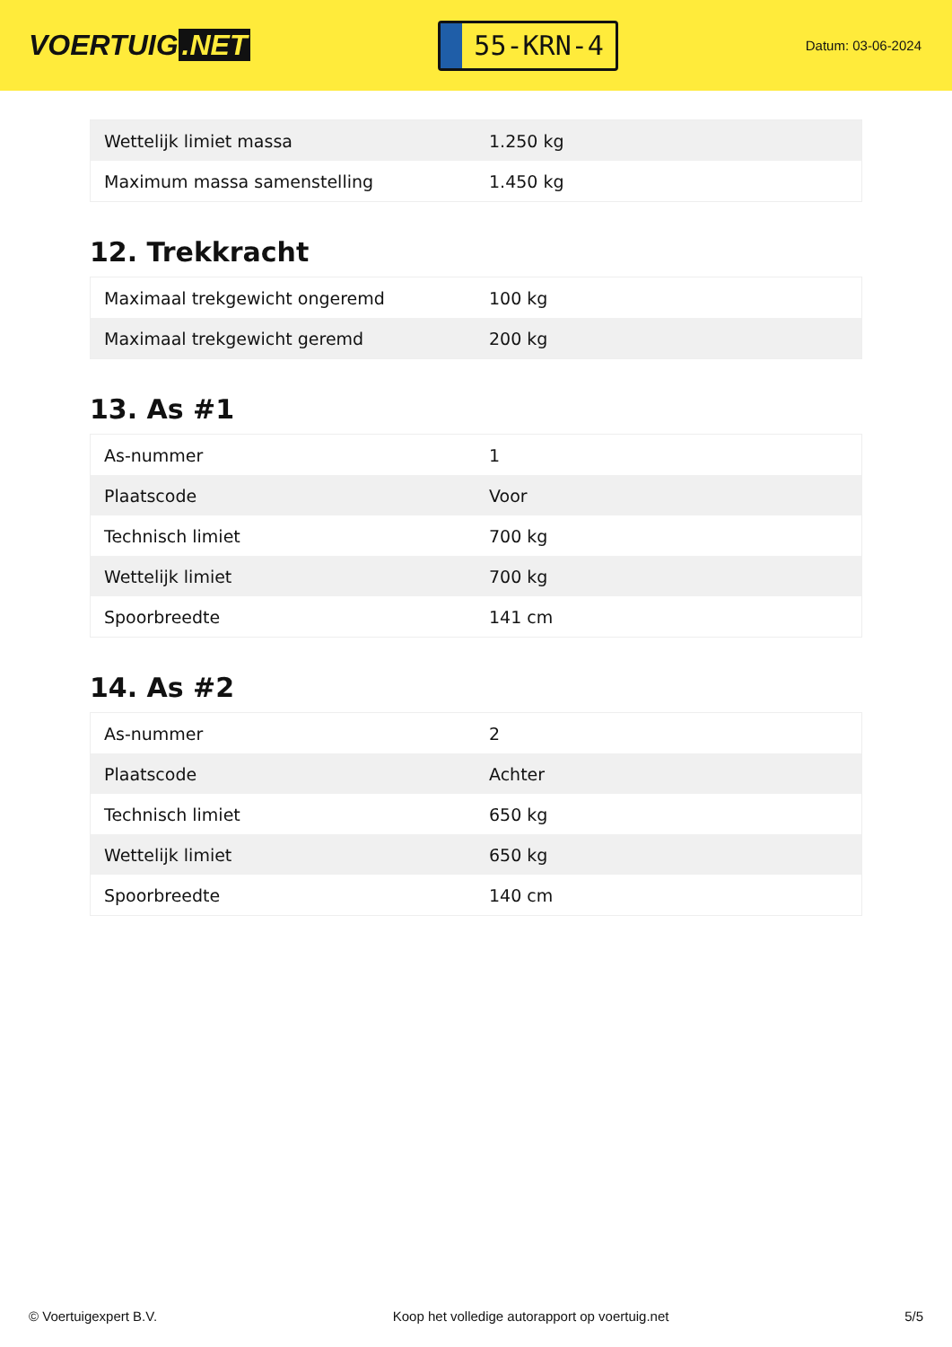VOERTUIG.NET
55-KRN-4
Datum: 03-06-2024
| Wettelijk limiet massa | 1.250 kg |
| Maximum massa samenstelling | 1.450 kg |
12. Trekkracht
| Maximaal trekgewicht ongeremd | 100 kg |
| Maximaal trekgewicht geremd | 200 kg |
13. As #1
| As-nummer | 1 |
| Plaatscode | Voor |
| Technisch limiet | 700 kg |
| Wettelijk limiet | 700 kg |
| Spoorbreedte | 141 cm |
14. As #2
| As-nummer | 2 |
| Plaatscode | Achter |
| Technisch limiet | 650 kg |
| Wettelijk limiet | 650 kg |
| Spoorbreedte | 140 cm |
© Voertuigexpert B.V. Koop het volledige autorapport op voertuig.net 5/5